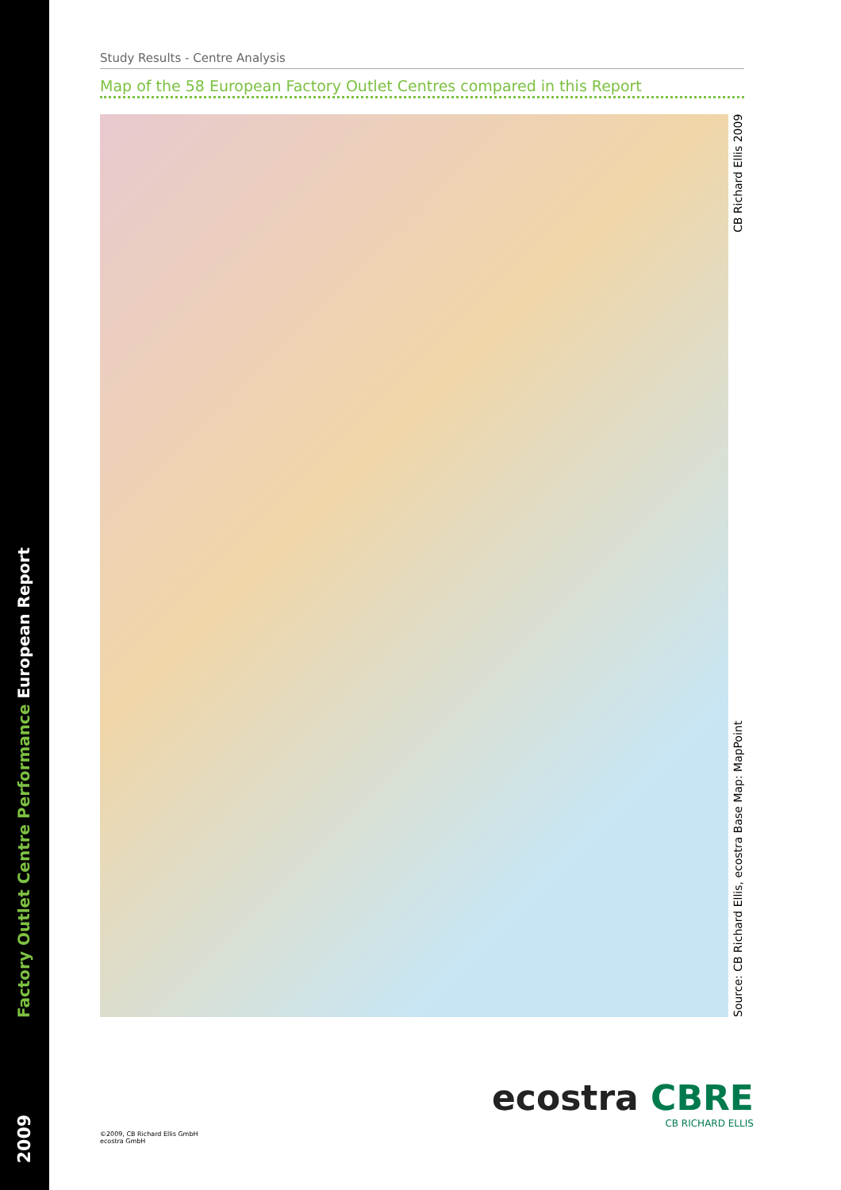Factory Outlet Centre Performance European Report
2009
Study Results - Centre Analysis
Map of the 58 European Factory Outlet Centres compared in this Report
Source: CB Richard Ellis, ecostra Base Map: MapPoint CB Richard Ellis 2009
ecostra CBRE
CB RICHARD ELLIS
©2009, CB Richard Ellis GmbH
ecostra GmbH